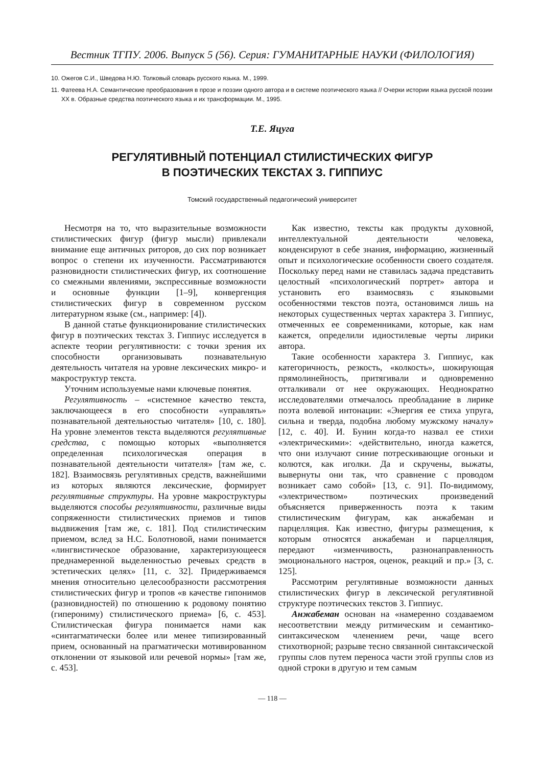Вестник ТГПУ. 2006. Выпуск 5 (56). Серия: ГУМАНИТАРНЫЕ НАУКИ (ФИЛОЛОГИЯ)
10. Ожегов С.И., Шведова Н.Ю. Толковый словарь русского языка. М., 1999.
11. Фатеева Н.А. Семантические преобразования в прозе и поэзии одного автора и в системе поэтического языка // Очерки истории языка русской поэзии XX в. Образные средства поэтического языка и их трансформации. М., 1995.
Т.Е. Яцуга
РЕГУЛЯТИВНЫЙ ПОТЕНЦИАЛ СТИЛИСТИЧЕСКИХ ФИГУР
В ПОЭТИЧЕСКИХ ТЕКСТАХ З. ГИППИУС
Томский государственный педагогический университет
Несмотря на то, что выразительные возможности стилистических фигур (фигур мысли) привлекали внимание еще античных риторов, до сих пор возникает вопрос о степени их изученности. Рассматриваются разновидности стилистических фигур, их соотношение со смежными явлениями, экспрессивные возможности и основные функции [1–9], конвергенция стилистических фигур в современном русском литературном языке (см., например: [4]).
В данной статье функционирование стилистических фигур в поэтических текстах З. Гиппиус исследуется в аспекте теории регулятивности: с точки зрения их способности организовывать познавательную деятельность читателя на уровне лексических микро- и макроструктур текста.
Уточним используемые нами ключевые понятия.
Регулятивность – «системное качество текста, заключающееся в его способности «управлять» познавательной деятельностью читателя» [10, с. 180]. На уровне элементов текста выделяются регулятивные средства, с помощью которых «выполняется определенная психологическая операция в познавательной деятельности читателя» [там же, с. 182]. Взаимосвязь регулятивных средств, важнейшими из которых являются лексические, формирует регулятивные структуры. На уровне макроструктуры выделяются способы регулятивности, различные виды сопряженности стилистических приемов и типов выдвижения [там же, с. 181]. Под стилистическим приемом, вслед за Н.С. Болотновой, нами понимается «лингвистическое образование, характеризующееся преднамеренной выделенностью речевых средств в эстетических целях» [11, с. 32]. Придерживаемся мнения относительно целесообразности рассмотрения стилистических фигур и тропов «в качестве гипонимов (разновидностей) по отношению к родовому понятию (гиперониму) стилистического приема» [6, с. 453]. Стилистическая фигура понимается нами как «синтагматически более или менее типизированный прием, основанный на прагматически мотивированном отклонении от языковой или речевой нормы» [там же, с. 453].
Как известно, тексты как продукты духовной, интеллектуальной деятельности человека, конденсируют в себе знания, информацию, жизненный опыт и психологические особенности своего создателя. Поскольку перед нами не ставилась задача представить целостный «психологический портрет» автора и установить его взаимосвязь с языковыми особенностями текстов поэта, остановимся лишь на некоторых существенных чертах характера З. Гиппиус, отмеченных ее современниками, которые, как нам кажется, определили идиостилевые черты лирики автора.
Такие особенности характера З. Гиппиус, как категоричность, резкость, «колкость», шокирующая прямолинейность, притягивали и одновременно отталкивали от нее окружающих. Неоднократно исследователями отмечалось преобладание в лирике поэта волевой интонации: «Энергия ее стиха упруга, сильна и тверда, подобна любому мужскому началу» [12, с. 40]. И. Бунин когда-то назвал ее стихи «электрическими»: «действительно, иногда кажется, что они излучают синие потрескивающие огоньки и колются, как иголки. Да и скручены, выжаты, вывернуты они так, что сравнение с проводом возникает само собой» [13, с. 91]. По-видимому, «электричеством» поэтических произведений объясняется приверженность поэта к таким стилистическим фигурам, как анжабеман и парцелляция. Как известно, фигуры размещения, к которым относятся анжабеман и парцелляция, передают «изменчивость, разнонаправленность эмоционального настроя, оценок, реакций и пр.» [3, с. 125].
Рассмотрим регулятивные возможности данных стилистических фигур в лексической регулятивной структуре поэтических текстов З. Гиппиус.
Анжабеман основан на «намеренно создаваемом несоответствии между ритмическим и семантико-синтаксическом членением речи, чаще всего стихотворной; разрыве тесно связанной синтаксической группы слов путем переноса части этой группы слов из одной строки в другую и тем самым
— 118 —